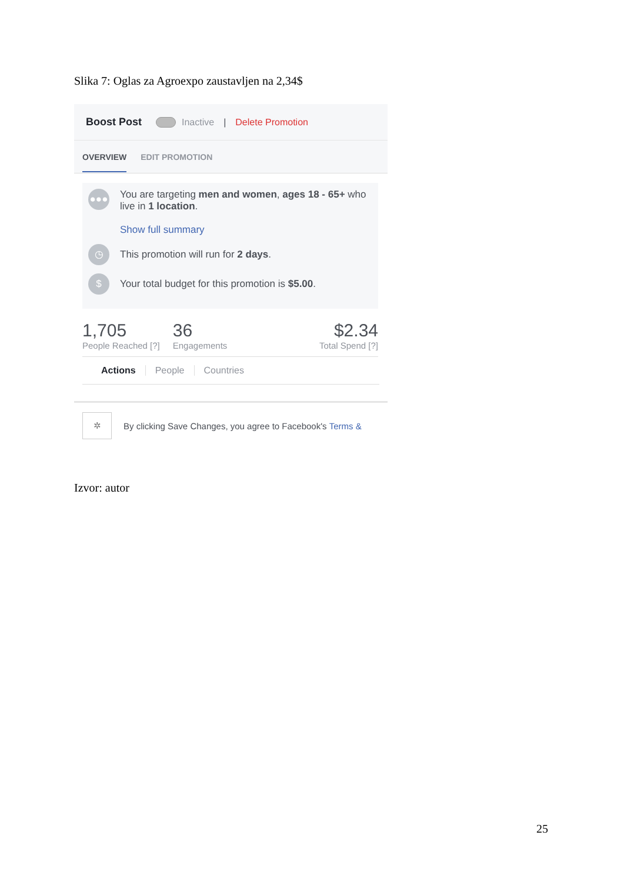Slika 7: Oglas za Agroexpo zaustavljen na 2,34$
Boost Post Inactive | Delete Promotion
OVERVIEW EDIT PROMOTION
●●●
You are targeting men and women, ages 18 - 65+ who live in 1 location.
Show full summary
◷
This promotion will run for 2 days.
$
Your total budget for this promotion is $5.00.
1,705
People Reached [?]
36
Engagements
$2.34
Total Spend [?]
Actions People Countries
✲
By clicking Save Changes, you agree to Facebook's Terms &
Izvor: autor
25